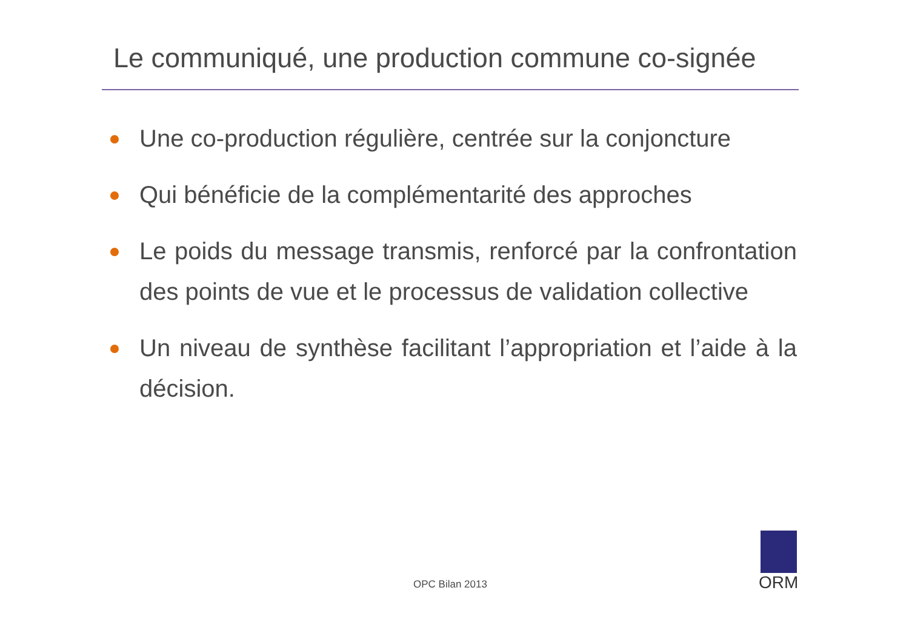Le communiqué, une production commune co-signée
Une co-production régulière, centrée sur la conjoncture
Qui bénéficie de la complémentarité des approches
Le poids du message transmis, renforcé par la confrontation des points de vue et le processus de validation collective
Un niveau de synthèse facilitant l’appropriation et l’aide à la décision.
OPC Bilan 2013
ORM